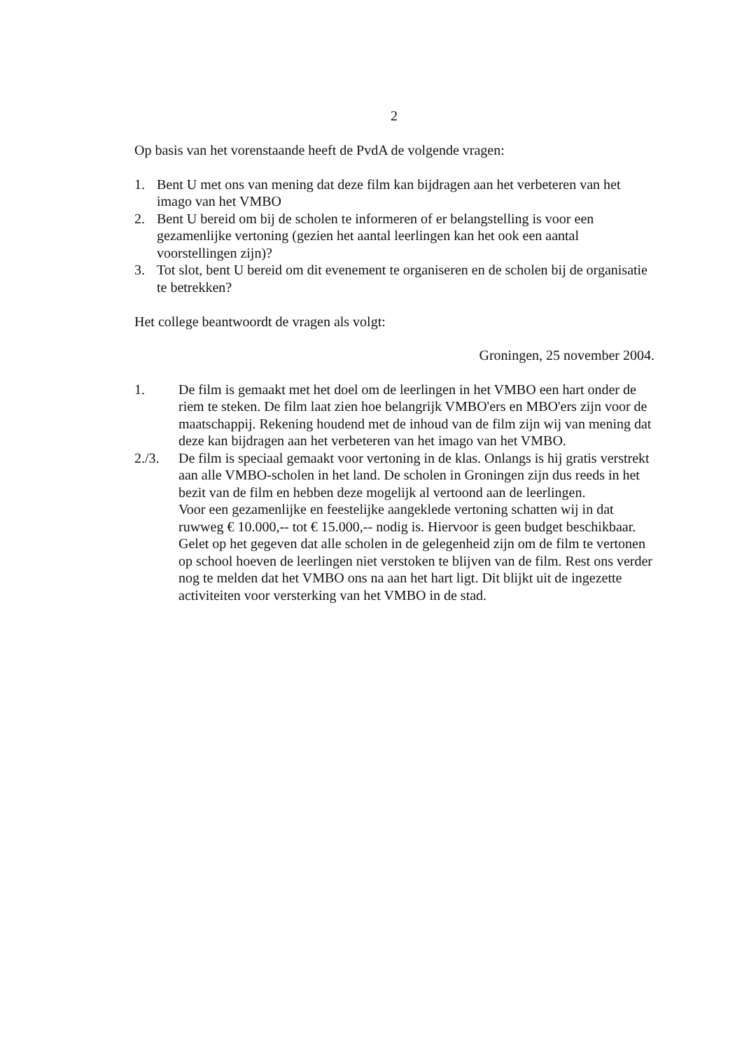2
Op basis van het vorenstaande heeft de PvdA de volgende vragen:
1. Bent U met ons van mening dat deze film kan bijdragen aan het verbeteren van het imago van het VMBO
2. Bent U bereid om bij de scholen te informeren of er belangstelling is voor een gezamenlijke vertoning (gezien het aantal leerlingen kan het ook een aantal voorstellingen zijn)?
3. Tot slot, bent U bereid om dit evenement te organiseren en de scholen bij de organisatie te betrekken?
Het college beantwoordt de vragen als volgt:
Groningen, 25 november 2004.
1. De film is gemaakt met het doel om de leerlingen in het VMBO een hart onder de riem te steken. De film laat zien hoe belangrijk VMBO'ers en MBO'ers zijn voor de maatschappij. Rekening houdend met de inhoud van de film zijn wij van mening dat deze kan bijdragen aan het verbeteren van het imago van het VMBO.
2./3. De film is speciaal gemaakt voor vertoning in de klas. Onlangs is hij gratis verstrekt aan alle VMBO-scholen in het land. De scholen in Groningen zijn dus reeds in het bezit van de film en hebben deze mogelijk al vertoond aan de leerlingen.
Voor een gezamenlijke en feestelijke aangeklede vertoning schatten wij in dat ruwweg € 10.000,-- tot € 15.000,-- nodig is. Hiervoor is geen budget beschikbaar.
Gelet op het gegeven dat alle scholen in de gelegenheid zijn om de film te vertonen op school hoeven de leerlingen niet verstoken te blijven van de film. Rest ons verder nog te melden dat het VMBO ons na aan het hart ligt. Dit blijkt uit de ingezette activiteiten voor versterking van het VMBO in de stad.